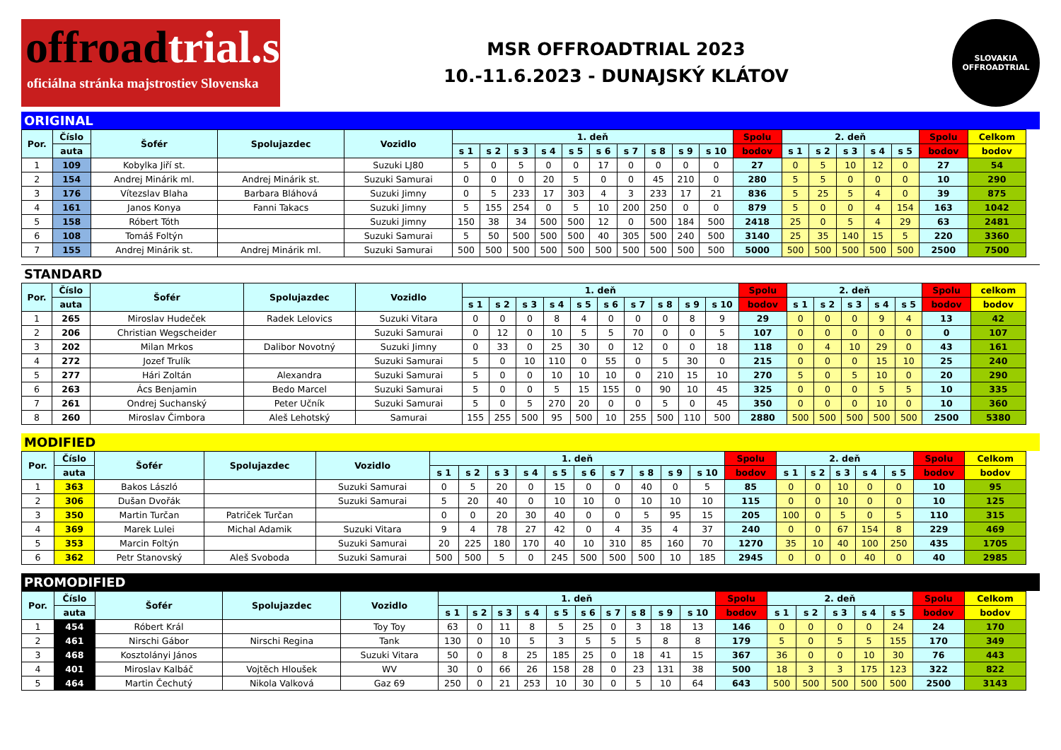offroadtrial.sk
oficiálna stránka majstrostiev Slovenska
MSR OFFROADTRIAL 2023
10.-11.6.2023 - DUNAJSKÝ KLÁTOV
SLOVAKIA
OFFROADTRIAL
ORIGINAL
| Por. | Číslo | Šofér | Spolujazdec | Vozidlo | 1. deň | | | | | | | | | | Spolu | 2. deň | | | | | Spolu | Celkom |
| --- | --- | --- | --- | --- | --- | --- | --- | --- | --- | --- | --- | --- | --- | --- | --- | --- | --- | --- | --- | --- | --- | --- |
| | auta | | | | s 1 | s 2 | s 3 | s 4 | s 5 | s 6 | s 7 | s 8 | s 9 | s 10 | bodov | s 1 | s 2 | s 3 | s 4 | s 5 | bodov | bodov |
| 1 | 109 | Kobylka Jiří st. | | Suzuki LJ80 | 5 | 0 | 5 | 0 | 0 | 17 | 0 | 0 | 0 | 0 | 27 | 0 | 5 | 10 | 12 | 0 | 27 | 54 |
| 2 | 154 | Andrej Minárik ml. | Andrej Minárik st. | Suzuki Samurai | 0 | 0 | 0 | 20 | 5 | 0 | 0 | 45 | 210 | 0 | 280 | 5 | 5 | 0 | 0 | 0 | 10 | 290 |
| 3 | 176 | Vítezslav Blaha | Barbara Bláhová | Suzuki Jimny | 0 | 5 | 233 | 17 | 303 | 4 | 3 | 233 | 17 | 21 | 836 | 5 | 25 | 5 | 4 | 0 | 39 | 875 |
| 4 | 161 | Janos Konya | Fanni Takacs | Suzuki Jimny | 5 | 155 | 254 | 0 | 5 | 10 | 200 | 250 | 0 | 0 | 879 | 5 | 0 | 0 | 4 | 154 | 163 | 1042 |
| 5 | 158 | Róbert Tóth | | Suzuki Jimny | 150 | 38 | 34 | 500 | 500 | 12 | 0 | 500 | 184 | 500 | 2418 | 25 | 0 | 5 | 4 | 29 | 63 | 2481 |
| 6 | 108 | Tomáš Foltýn | | Suzuki Samurai | 5 | 50 | 500 | 500 | 500 | 40 | 305 | 500 | 240 | 500 | 3140 | 25 | 35 | 140 | 15 | 5 | 220 | 3360 |
| 7 | 155 | Andrej Minárik st. | Andrej Minárik ml. | Suzuki Samurai | 500 | 500 | 500 | 500 | 500 | 500 | 500 | 500 | 500 | 500 | 5000 | 500 | 500 | 500 | 500 | 500 | 2500 | 7500 |
STANDARD
| Por. | Číslo | Šofér | Spolujazdec | Vozidlo | 1. deň | | | | | | | | | | Spolu | 2. deň | | | | | Spolu | celkom |
| --- | --- | --- | --- | --- | --- | --- | --- | --- | --- | --- | --- | --- | --- | --- | --- | --- | --- | --- | --- | --- | --- | --- |
| | auta | | | | s 1 | s 2 | s 3 | s 4 | s 5 | s 6 | s 7 | s 8 | s 9 | s 10 | bodov | s 1 | s 2 | s 3 | s 4 | s 5 | bodov | bodov |
| 1 | 265 | Miroslav Hudeček | Radek Lelovics | Suzuki Vitara | 0 | 0 | 0 | 8 | 4 | 0 | 0 | 0 | 8 | 9 | 29 | 0 | 0 | 0 | 9 | 4 | 13 | 42 |
| 2 | 206 | Christian Wegscheider | | Suzuki Samurai | 0 | 12 | 0 | 10 | 5 | 5 | 70 | 0 | 0 | 5 | 107 | 0 | 0 | 0 | 0 | 0 | 0 | 107 |
| 3 | 202 | Milan Mrkos | Dalibor Novotný | Suzuki Jimny | 0 | 33 | 0 | 25 | 30 | 0 | 12 | 0 | 0 | 18 | 118 | 0 | 4 | 10 | 29 | 0 | 43 | 161 |
| 4 | 272 | Jozef Trulík | | Suzuki Samurai | 5 | 0 | 10 | 110 | 0 | 55 | 0 | 5 | 30 | 0 | 215 | 0 | 0 | 0 | 15 | 10 | 25 | 240 |
| 5 | 277 | Hári Zoltán | Alexandra | Suzuki Samurai | 5 | 0 | 0 | 10 | 10 | 10 | 0 | 210 | 15 | 10 | 270 | 5 | 0 | 5 | 10 | 0 | 20 | 290 |
| 6 | 263 | Ács Benjamin | Bedo Marcel | Suzuki Samurai | 5 | 0 | 0 | 5 | 15 | 155 | 0 | 90 | 10 | 45 | 325 | 0 | 0 | 0 | 5 | 5 | 10 | 335 |
| 7 | 261 | Ondrej Suchanský | Peter Učník | Suzuki Samurai | 5 | 0 | 5 | 270 | 20 | 0 | 0 | 5 | 0 | 45 | 350 | 0 | 0 | 0 | 10 | 0 | 10 | 360 |
| 8 | 260 | Miroslav Čimbora | Aleš Lehotský | Samurai | 155 | 255 | 500 | 95 | 500 | 10 | 255 | 500 | 110 | 500 | 2880 | 500 | 500 | 500 | 500 | 500 | 2500 | 5380 |
MODIFIED
| Por. | Číslo | Šofér | Spolujazdec | Vozidlo | 1. deň | | | | | | | | | | Spolu | 2. deň | | | | | Spolu | Celkom |
| --- | --- | --- | --- | --- | --- | --- | --- | --- | --- | --- | --- | --- | --- | --- | --- | --- | --- | --- | --- | --- | --- | --- |
| | auta | | | | s 1 | s 2 | s 3 | s 4 | s 5 | s 6 | s 7 | s 8 | s 9 | s 10 | bodov | s 1 | s 2 | s 3 | s 4 | s 5 | bodov | bodov |
| 1 | 363 | Bakos László | | Suzuki Samurai | 0 | 5 | 20 | 0 | 15 | 0 | 0 | 40 | 0 | 5 | 85 | 0 | 0 | 10 | 0 | 0 | 10 | 95 |
| 2 | 306 | Dušan Dvořák | | Suzuki Samurai | 5 | 20 | 40 | 0 | 10 | 10 | 0 | 10 | 10 | 10 | 115 | 0 | 0 | 10 | 0 | 0 | 10 | 125 |
| 3 | 350 | Martin Turčan | Patriček Turčan | | 0 | 0 | 20 | 30 | 40 | 0 | 0 | 5 | 95 | 15 | 205 | 100 | 0 | 5 | 0 | 5 | 110 | 315 |
| 4 | 369 | Marek Lulei | Michal Adamik | Suzuki Vitara | 9 | 4 | 78 | 27 | 42 | 0 | 4 | 35 | 4 | 37 | 240 | 0 | 0 | 67 | 154 | 8 | 229 | 469 |
| 5 | 353 | Marcin Foltýn | | Suzuki Samurai | 20 | 225 | 180 | 170 | 40 | 10 | 310 | 85 | 160 | 70 | 1270 | 35 | 10 | 40 | 100 | 250 | 435 | 1705 |
| 6 | 362 | Petr Stanovský | Aleš Svoboda | Suzuki Samurai | 500 | 500 | 5 | 0 | 245 | 500 | 500 | 500 | 10 | 185 | 2945 | 0 | 0 | 0 | 40 | 0 | 40 | 2985 |
PROMODIFIED
| Por. | Číslo | Šofér | Spolujazdec | Vozidlo | 1. deň | | | | | | | | | | Spolu | 2. deň | | | | | Spolu | Celkom |
| --- | --- | --- | --- | --- | --- | --- | --- | --- | --- | --- | --- | --- | --- | --- | --- | --- | --- | --- | --- | --- | --- | --- |
| | auta | | | | s 1 | s 2 | s 3 | s 4 | s 5 | s 6 | s 7 | s 8 | s 9 | s 10 | bodov | s 1 | s 2 | s 3 | s 4 | s 5 | bodov | bodov |
| 1 | 454 | Róbert Král | | Toy Toy | 63 | 0 | 11 | 8 | 5 | 25 | 0 | 3 | 18 | 13 | 146 | 0 | 0 | 0 | 0 | 24 | 24 | 170 |
| 2 | 461 | Nirschi Gábor | Nirschi Regina | Tank | 130 | 0 | 10 | 5 | 3 | 5 | 5 | 5 | 8 | 8 | 179 | 5 | 0 | 5 | 5 | 155 | 170 | 349 |
| 3 | 468 | Kosztolányi János | | Suzuki Vitara | 50 | 0 | 8 | 25 | 185 | 25 | 0 | 18 | 41 | 15 | 367 | 36 | 0 | 0 | 10 | 30 | 76 | 443 |
| 4 | 401 | Miroslav Kalbáč | Vojtěch Hloušek | WV | 30 | 0 | 66 | 26 | 158 | 28 | 0 | 23 | 131 | 38 | 500 | 18 | 3 | 3 | 175 | 123 | 322 | 822 |
| 5 | 464 | Martin Čechutý | Nikola Valková | Gaz 69 | 250 | 0 | 21 | 253 | 10 | 30 | 0 | 5 | 10 | 64 | 643 | 500 | 500 | 500 | 500 | 500 | 2500 | 3143 |